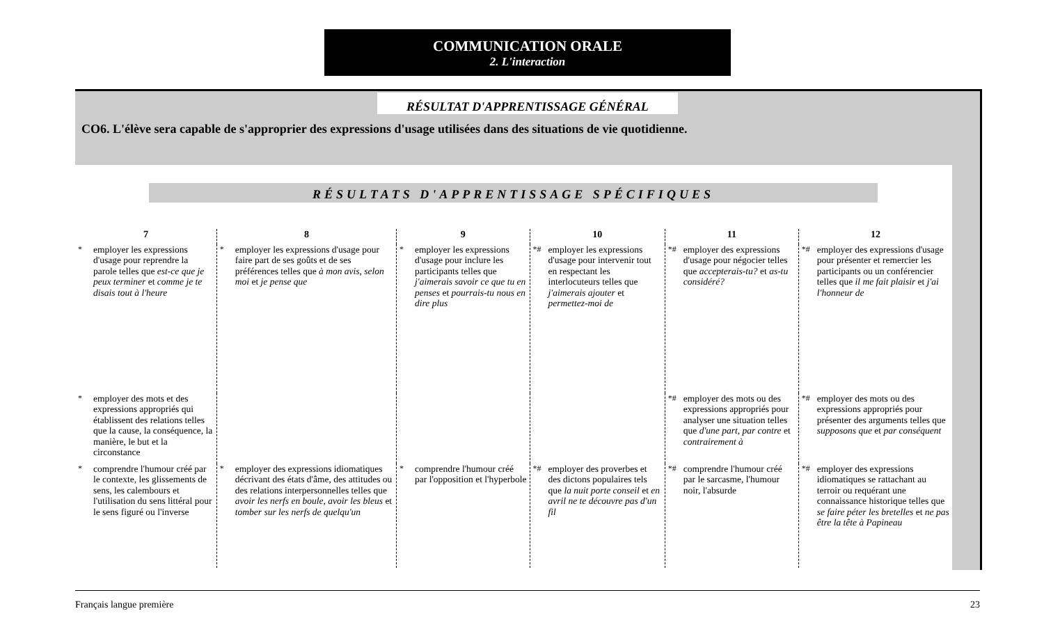COMMUNICATION ORALE
2. L'interaction
RÉSULTAT D'APPRENTISSAGE GÉNÉRAL
CO6. L'élève sera capable de s'approprier des expressions d'usage utilisées dans des situations de vie quotidienne.
RÉSULTATS D'APPRENTISSAGE SPÉCIFIQUES
| 7 | 8 | 9 | 10 | 11 | 12 |
| --- | --- | --- | --- | --- | --- |
| * employer les expressions d'usage pour reprendre la parole telles que est-ce que je peux terminer et comme je te disais tout à l'heure | * employer les expressions d'usage pour faire part de ses goûts et de ses préférences telles que à mon avis, selon moi et je pense que | * employer les expressions d'usage pour inclure les participants telles que j'aimerais savoir ce que tu en penses et pourrais-tu nous en dire plus | *# employer les expressions d'usage pour intervenir tout en respectant les interlocuteurs telles que j'aimerais ajouter et permettez-moi de | *# employer des expressions d'usage pour négocier telles que accepterais-tu? et as-tu considéré? | *# employer des expressions d'usage pour présenter et remercier les participants ou un conférencier telles que il me fait plaisir et j'ai l'honneur de |
| * employer des mots et des expressions appropriés qui établissent des relations telles que la cause, la conséquence, la manière, le but et la circonstance | | | | *# employer des mots ou des expressions appropriés pour analyser une situation telles que d'une part, par contre et contrairement à | *# employer des mots ou des expressions appropriés pour présenter des arguments telles que supposons que et par conséquent |
| * comprendre l'humour créé par le contexte, les glissements de sens, les calembours et l'utilisation du sens littéral pour le sens figuré ou l'inverse | * employer des expressions idiomatiques décrivant des états d'âme, des attitudes ou des relations interpersonnelles telles que avoir les nerfs en boule, avoir les bleus et tomber sur les nerfs de quelqu'un | * comprendre l'humour créé par l'opposition et l'hyperbole | *# employer des proverbes et des dictons populaires tels que la nuit porte conseil et en avril ne te découvre pas d'un fil | *# comprendre l'humour créé par le sarcasme, l'humour noir, l'absurde | *# employer des expressions idiomatiques se rattachant au terroir ou requérant une connaissance historique telles que se faire péter les bretelles et ne pas être la tête à Papineau |
Français langue première 23